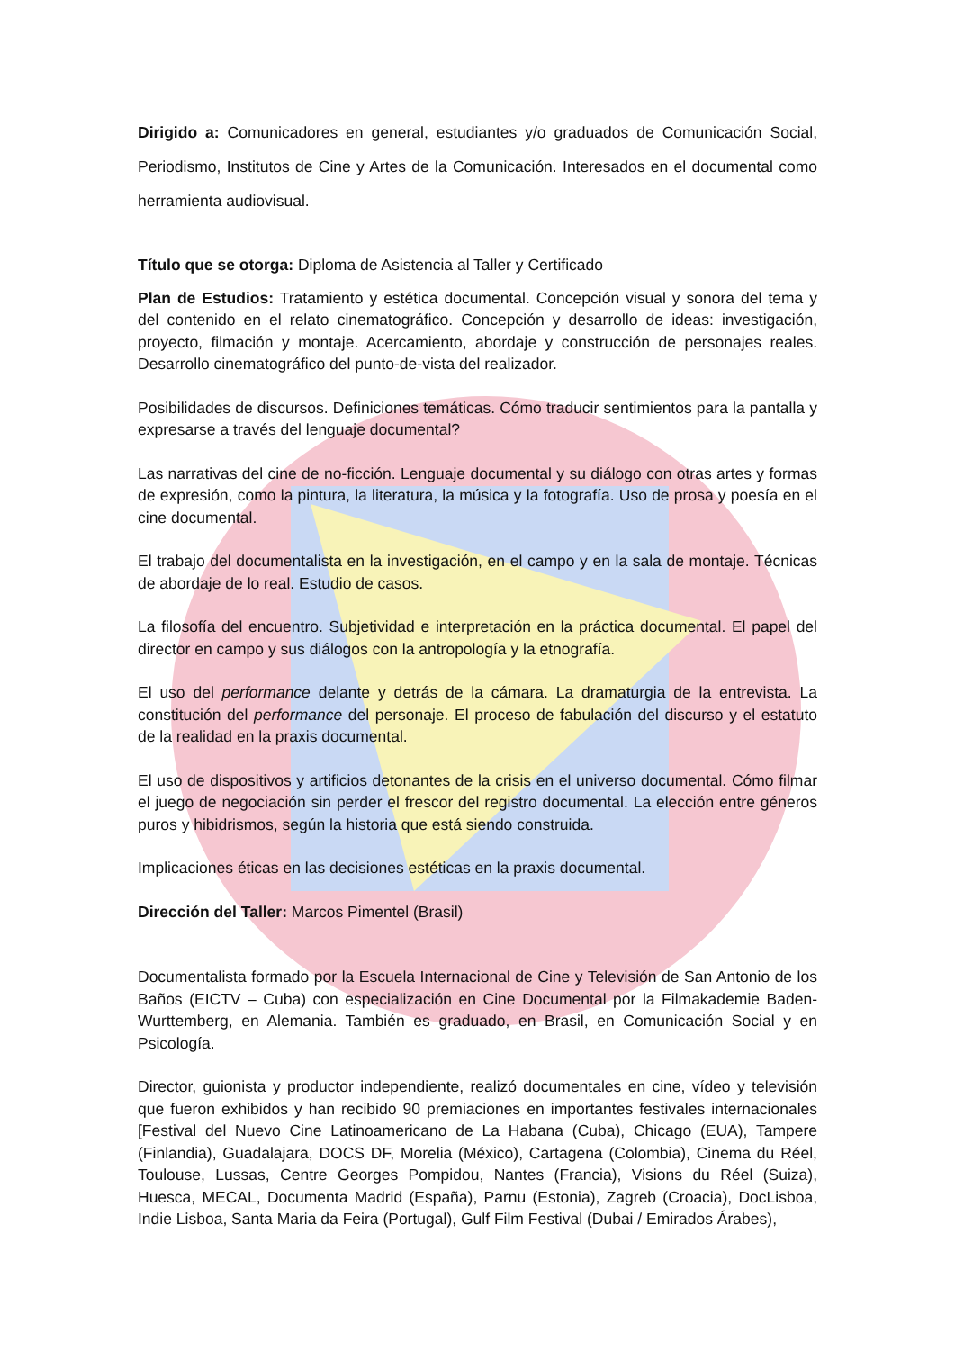Dirigido a: Comunicadores en general, estudiantes y/o graduados de Comunicación Social, Periodismo, Institutos de Cine y Artes de la Comunicación. Interesados en el documental como herramienta audiovisual.
Título que se otorga: Diploma de Asistencia al Taller y Certificado
Plan de Estudios: Tratamiento y estética documental. Concepción visual y sonora del tema y del contenido en el relato cinematográfico. Concepción y desarrollo de ideas: investigación, proyecto, filmación y montaje. Acercamiento, abordaje y construcción de personajes reales. Desarrollo cinematográfico del punto-de-vista del realizador.
Posibilidades de discursos. Definiciones temáticas. Cómo traducir sentimientos para la pantalla y expresarse a través del lenguaje documental?
Las narrativas del cine de no-ficción. Lenguaje documental y su diálogo con otras artes y formas de expresión, como la pintura, la literatura, la música y la fotografía. Uso de prosa y poesía en el cine documental.
El trabajo del documentalista en la investigación, en el campo y en la sala de montaje. Técnicas de abordaje de lo real. Estudio de casos.
La filosofía del encuentro. Subjetividad e interpretación en la práctica documental. El papel del director en campo y sus diálogos con la antropología y la etnografía.
El uso del performance delante y detrás de la cámara. La dramaturgia de la entrevista. La constitución del performance del personaje. El proceso de fabulación del discurso y el estatuto de la realidad en la praxis documental.
El uso de dispositivos y artificios detonantes de la crisis en el universo documental. Cómo filmar el juego de negociación sin perder el frescor del registro documental. La elección entre géneros puros y hibidrismos, según la historia que está siendo construida.
Implicaciones éticas en las decisiones estéticas en la praxis documental.
Dirección del Taller: Marcos Pimentel (Brasil)
Documentalista formado por la Escuela Internacional de Cine y Televisión de San Antonio de los Baños (EICTV – Cuba) con especialización en Cine Documental por la Filmakademie Baden-Wurttemberg, en Alemania. También es graduado, en Brasil, en Comunicación Social y en Psicología.
Director, guionista y productor independiente, realizó documentales en cine, vídeo y televisión que fueron exhibidos y han recibido 90 premiaciones en importantes festivales internacionales [Festival del Nuevo Cine Latinoamericano de La Habana (Cuba), Chicago (EUA), Tampere (Finlandia), Guadalajara, DOCS DF, Morelia (México), Cartagena (Colombia), Cinema du Réel, Toulouse, Lussas, Centre Georges Pompidou, Nantes (Francia), Visions du Réel (Suiza), Huesca, MECAL, Documenta Madrid (España), Parnu (Estonia), Zagreb (Croacia), DocLisboa, Indie Lisboa, Santa Maria da Feira (Portugal), Gulf Film Festival (Dubai / Emirados Árabes),